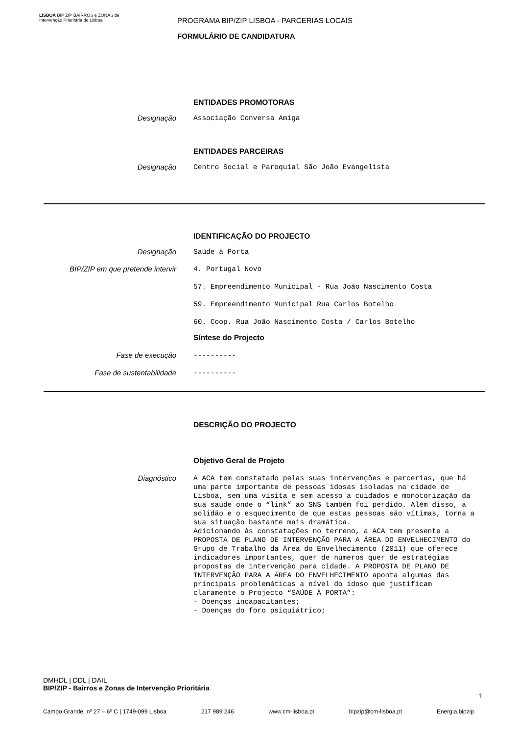LISBOA BIP ZIP BAIRROS e ZONAS de Intervenção Prioritária de Lisboa
PROGRAMA BIP/ZIP LISBOA - PARCERIAS LOCAIS
FORMULÁRIO DE CANDIDATURA
ENTIDADES PROMOTORAS
Designação
Associação Conversa Amiga
ENTIDADES PARCEIRAS
Designação
Centro Social e Paroquial São João Evangelista
IDENTIFICAÇÃO DO PROJECTO
Designação
Saúde à Porta
BIP/ZIP em que pretende intervir
4. Portugal Novo
57. Empreendimento Municipal - Rua João Nascimento Costa
59. Empreendimento Municipal Rua Carlos Botelho
60. Coop. Rua João Nascimento Costa / Carlos Botelho
Síntese do Projecto
Fase de execução
----------
Fase de sustentabilidade
----------
DESCRIÇÃO DO PROJECTO
Objetivo Geral de Projeto
Diagnóstico
A ACA tem constatado pelas suas intervenções e parcerias, que há uma parte importante de pessoas idosas isoladas na cidade de Lisboa, sem uma visita e sem acesso a cuidados e monotorização da sua saúde onde o “link” ao SNS também foi perdido. Além disso, a solidão e o esquecimento de que estas pessoas são vítimas, torna a sua situação bastante mais dramática.
Adicionando às constatações no terreno, a ACA tem presente a PROPOSTA DE PLANO DE INTERVENÇÃO PARA A ÁREA DO ENVELHECIMENTO do Grupo de Trabalho da Área do Envelhecimento (2011) que oferece indicadores importantes, quer de números quer de estratégias propostas de intervenção para cidade. A PROPOSTA DE PLANO DE INTERVENÇÃO PARA A ÁREA DO ENVELHECIMENTO aponta algumas das principais problemáticas a nível do idoso que justificam claramente o Projecto “SAÚDE À PORTA”:
- Doenças incapacitantes;
- Doenças do foro psiquiátrico;
DMHDL | DDL | DAIL
BIP/ZIP - Bairros e Zonas de Intervenção Prioritária
1
Campo Grande, nº 27 – 6º C | 1749-099 Lisboa 217 989 246 www.cm-lisboa.pt bipzip@cm-lisboa.pt Energia.bipzip